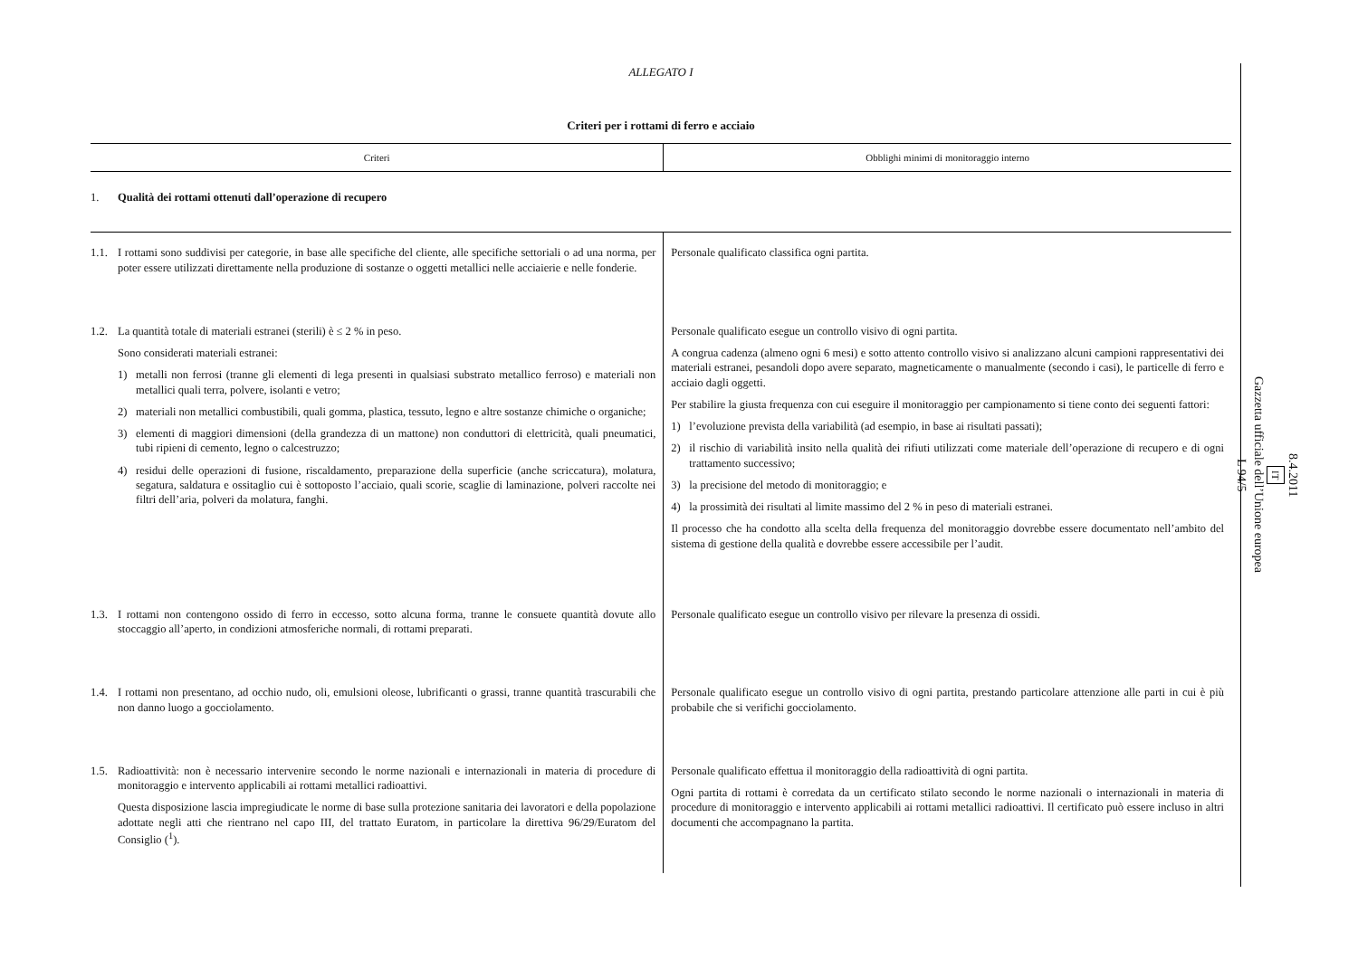ALLEGATO I
Criteri per i rottami di ferro e acciaio
| Criteri | Obblighi minimi di monitoraggio interno |
| --- | --- |
| 1. Qualità dei rottami ottenuti dall’operazione di recupero | |
| 1.1. I rottami sono suddivisi per categorie, in base alle specifiche del cliente, alle specifiche settoriali o ad una norma, per poter essere utilizzati direttamente nella produzione di sostanze o oggetti metallici nelle acciaierie e nelle fonderie. | Personale qualificato classifica ogni partita. |
| 1.2. La quantità totale di materiali estranei (sterili) è ≤ 2 % in peso. Sono considerati materiali estranei: 1) metalli non ferrosi (tranne gli elementi di lega presenti in qualsiasi substrato metallico ferroso) e materiali non metallici quali terra, polvere, isolanti e vetro; 2) materiali non metallici combustibili, quali gomma, plastica, tessuto, legno e altre sostanze chimiche o organiche; 3) elementi di maggiori dimensioni (della grandezza di un mattone) non conduttori di elettricità, quali pneumatici, tubi ripieni di cemento, legno o calcestruzzo; 4) residui delle operazioni di fusione, riscaldamento, preparazione della superficie (anche scriccatura), molatura, segatura, saldatura e ossitaglio cui è sottoposto l’acciaio, quali scorie, scaglie di laminazione, polveri raccolte nei filtri dell’aria, polveri da molatura, fanghi. | Personale qualificato esegue un controllo visivo di ogni partita. A congrua cadenza (almeno ogni 6 mesi) e sotto attento controllo visivo si analizzano alcuni campioni rappresentativi dei materiali estranei, pesandoli dopo avere separato, magneticamente o manualmente (secondo i casi), le particelle di ferro e acciaio dagli oggetti. Per stabilire la giusta frequenza con cui eseguire il monitoraggio per campionamento si tiene conto dei seguenti fattori: 1) l’evoluzione prevista della variabilità (ad esempio, in base ai risultati passati); 2) il rischio di variabilità insito nella qualità dei rifiuti utilizzati come materiale dell’operazione di recupero e di ogni trattamento successivo; 3) la precisione del metodo di monitoraggio; e 4) la prossimità dei risultati al limite massimo del 2 % in peso di materiali estranei. Il processo che ha condotto alla scelta della frequenza del monitoraggio dovrebbe essere documentato nell’ambito del sistema di gestione della qualità e dovrebbe essere accessibile per l’audit. |
| 1.3. I rottami non contengono ossido di ferro in eccesso, sotto alcuna forma, tranne le consuete quantità dovute allo stoccaggio all’aperto, in condizioni atmosferiche normali, di rottami preparati. | Personale qualificato esegue un controllo visivo per rilevare la presenza di ossidi. |
| 1.4. I rottami non presentano, ad occhio nudo, oli, emulsioni oleose, lubrificanti o grassi, tranne quantità trascurabili che non danno luogo a gocciolamento. | Personale qualificato esegue un controllo visivo di ogni partita, prestando particolare attenzione alle parti in cui è più probabile che si verifichi gocciolamento. |
| 1.5. Radioattività: non è necessario intervenire secondo le norme nazionali e internazionali in materia di procedure di monitoraggio e intervento applicabili ai rottami metallici radioattivi. Questa disposizione lascia impregiudicate le norme di base sulla protezione sanitaria dei lavoratori e della popolazione adottate negli atti che rientrano nel capo III, del trattato Euratom, in particolare la direttiva 96/29/Euratom del Consiglio (<sup>1</sup>). | Personale qualificato effettua il monitoraggio della radioattività di ogni partita. Ogni partita di rottami è corredata da un certificato stilato secondo le norme nazionali o internazionali in materia di procedure di monitoraggio e intervento applicabili ai rottami metallici radioattivi. Il certificato può essere incluso in altri documenti che accompagnano la partita. |
8.4.2011
IT
Gazzetta ufficiale dell’Unione europea
L 94/5